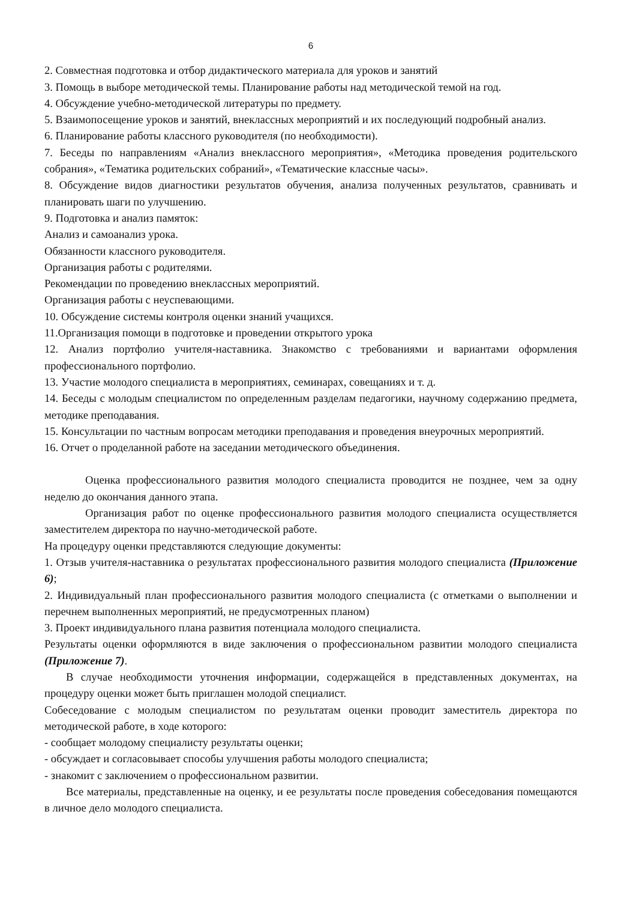6
2. Совместная подготовка и отбор дидактического материала для уроков и занятий
3. Помощь в выборе методической темы. Планирование работы над методической темой на год.
4. Обсуждение учебно-методической литературы по предмету.
5. Взаимопосещение уроков и занятий, внеклассных мероприятий и их последующий подробный анализ.
6. Планирование работы классного руководителя (по необходимости).
7. Беседы по направлениям «Анализ внеклассного мероприятия», «Методика проведения родительского собрания», «Тематика родительских собраний», «Тематические классные часы».
8. Обсуждение видов диагностики результатов обучения, анализа полученных результатов, сравнивать и планировать шаги по улучшению.
9. Подготовка и анализ памяток:
Анализ и самоанализ урока.
Обязанности классного руководителя.
Организация работы с родителями.
Рекомендации по проведению внеклассных мероприятий.
Организация работы с неуспевающими.
10. Обсуждение системы контроля оценки знаний учащихся.
11.Организация помощи в подготовке и проведении открытого урока
12. Анализ портфолио учителя-наставника. Знакомство с требованиями и вариантами оформления профессионального портфолио.
13. Участие молодого специалиста в мероприятиях, семинарах, совещаниях и т. д.
14. Беседы с молодым специалистом по определенным разделам педагогики, научному содержанию предмета, методике преподавания.
15. Консультации по частным вопросам методики преподавания и проведения внеурочных мероприятий.
16. Отчет о проделанной работе на заседании методического объединения.
Оценка профессионального развития молодого специалиста проводится не позднее, чем за одну неделю до окончания данного этапа.
Организация работ по оценке профессионального развития молодого специалиста осуществляется заместителем директора по научно-методической работе.
На процедуру оценки представляются следующие документы:
1. Отзыв учителя-наставника о результатах профессионального развития молодого специалиста (Приложение 6);
2. Индивидуальный план профессионального развития молодого специалиста (с отметками о выполнении и перечнем выполненных мероприятий, не предусмотренных планом)
3. Проект индивидуального плана развития потенциала молодого специалиста.
Результаты оценки оформляются в виде заключения о профессиональном развитии молодого специалиста (Приложение 7).
В случае необходимости уточнения информации, содержащейся в представленных документах, на процедуру оценки может быть приглашен молодой специалист.
Собеседование с молодым специалистом по результатам оценки проводит заместитель директора по методической работе, в ходе которого:
- сообщает молодому специалисту результаты оценки;
- обсуждает и согласовывает способы улучшения работы молодого специалиста;
- знакомит с заключением о профессиональном развитии.
Все материалы, представленные на оценку, и ее результаты после проведения собеседования помещаются в личное дело молодого специалиста.